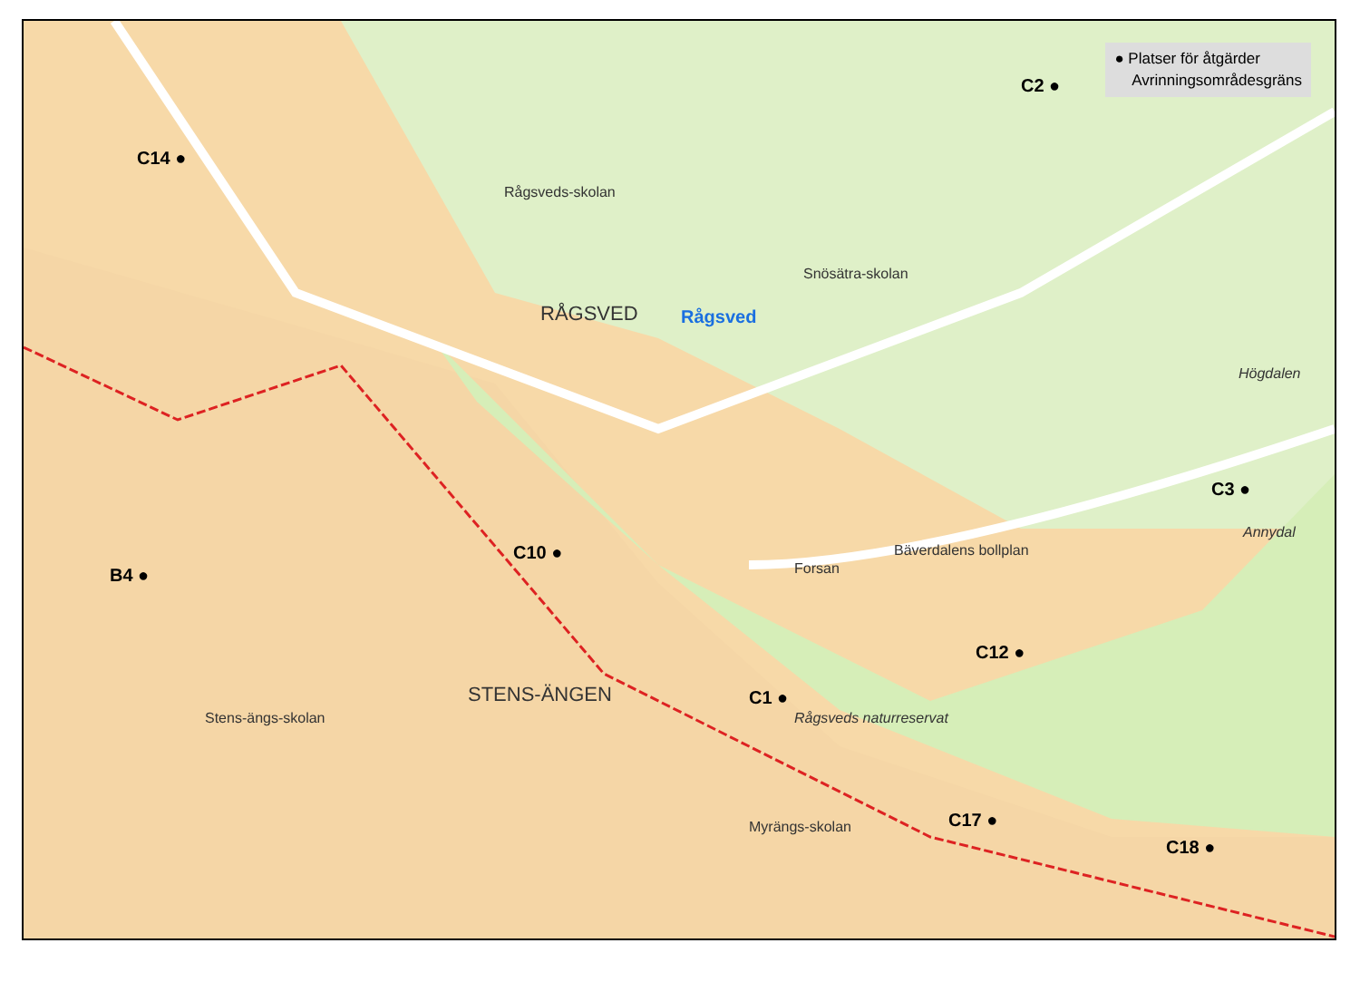● Platser för åtgärder
Avrinningsområdesgräns
C2 ●
C14 ●
RÅGSVED Rågsved
Rågsveds-skolan
Snösätra-skolan
Högdalen
C3 ●
Annydal
C10 ●
B4 ● Forsan
Bäverdalens bollplan
C12 ●
C1 ●
Rågsveds naturreservat
STENS-ÄNGEN
C17 ●
C18 ●
Myrängs-skolan
Stens-ängs-skolan